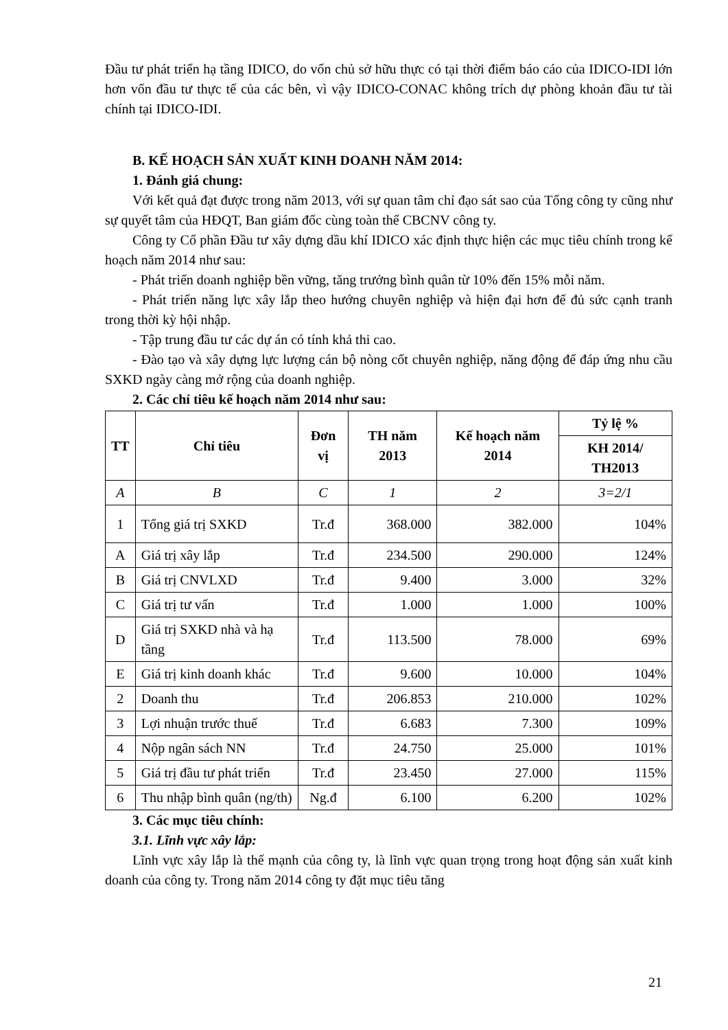Đầu tư phát triển hạ tầng IDICO, do vốn chủ sở hữu thực có tại thời điểm báo cáo của IDICO-IDI lớn hơn vốn đầu tư thực tế của các bên, vì vậy IDICO-CONAC không trích dự phòng khoản đầu tư tài chính tại IDICO-IDI.
B. KẾ HOẠCH SẢN XUẤT KINH DOANH NĂM 2014:
1. Đánh giá chung:
Với kết quả đạt được trong năm 2013, với sự quan tâm chỉ đạo sát sao của Tổng công ty cũng như sự quyết tâm của HĐQT, Ban giám đốc cùng toàn thể CBCNV công ty.
Công ty Cổ phần Đầu tư xây dựng dầu khí IDICO xác định thực hiện các mục tiêu chính trong kế hoạch năm 2014 như sau:
- Phát triển doanh nghiệp bền vững, tăng trưởng bình quân từ 10% đến 15% mỗi năm.
- Phát triển năng lực xây lắp theo hướng chuyên nghiệp và hiện đại hơn để đủ sức cạnh tranh trong thời kỳ hội nhập.
- Tập trung đầu tư các dự án có tính khả thi cao.
- Đào tạo và xây dựng lực lượng cán bộ nòng cốt chuyên nghiệp, năng động để đáp ứng nhu cầu SXKD ngày càng mở rộng của doanh nghiệp.
2. Các chỉ tiêu kế hoạch năm 2014 như sau:
| TT | Chỉ tiêu | Đơn vị | TH năm 2013 | Kế hoạch năm 2014 | Tỷ lệ % |
| --- | --- | --- | --- | --- | --- |
| | | | | | KH 2014/ TH2013 |
| A | B | C | 1 | 2 | 3=2/1 |
| 1 | Tổng giá trị SXKD | Tr.đ | 368.000 | 382.000 | 104% |
| A | Giá trị xây lắp | Tr.đ | 234.500 | 290.000 | 124% |
| B | Giá trị CNVLXD | Tr.đ | 9.400 | 3.000 | 32% |
| C | Giá trị tư vấn | Tr.đ | 1.000 | 1.000 | 100% |
| D | Giá trị SXKD nhà và hạ tầng | Tr.đ | 113.500 | 78.000 | 69% |
| E | Giá trị kinh doanh khác | Tr.đ | 9.600 | 10.000 | 104% |
| 2 | Doanh thu | Tr.đ | 206.853 | 210.000 | 102% |
| 3 | Lợi nhuận trước thuế | Tr.đ | 6.683 | 7.300 | 109% |
| 4 | Nộp ngân sách NN | Tr.đ | 24.750 | 25.000 | 101% |
| 5 | Giá trị đầu tư phát triển | Tr.đ | 23.450 | 27.000 | 115% |
| 6 | Thu nhập bình quân (ng/th) | Ng.đ | 6.100 | 6.200 | 102% |
3. Các mục tiêu chính:
3.1. Lĩnh vực xây lắp:
Lĩnh vực xây lắp là thế mạnh của công ty, là lĩnh vực quan trọng trong hoạt động sản xuất kinh doanh của công ty. Trong năm 2014 công ty đặt mục tiêu tăng
21